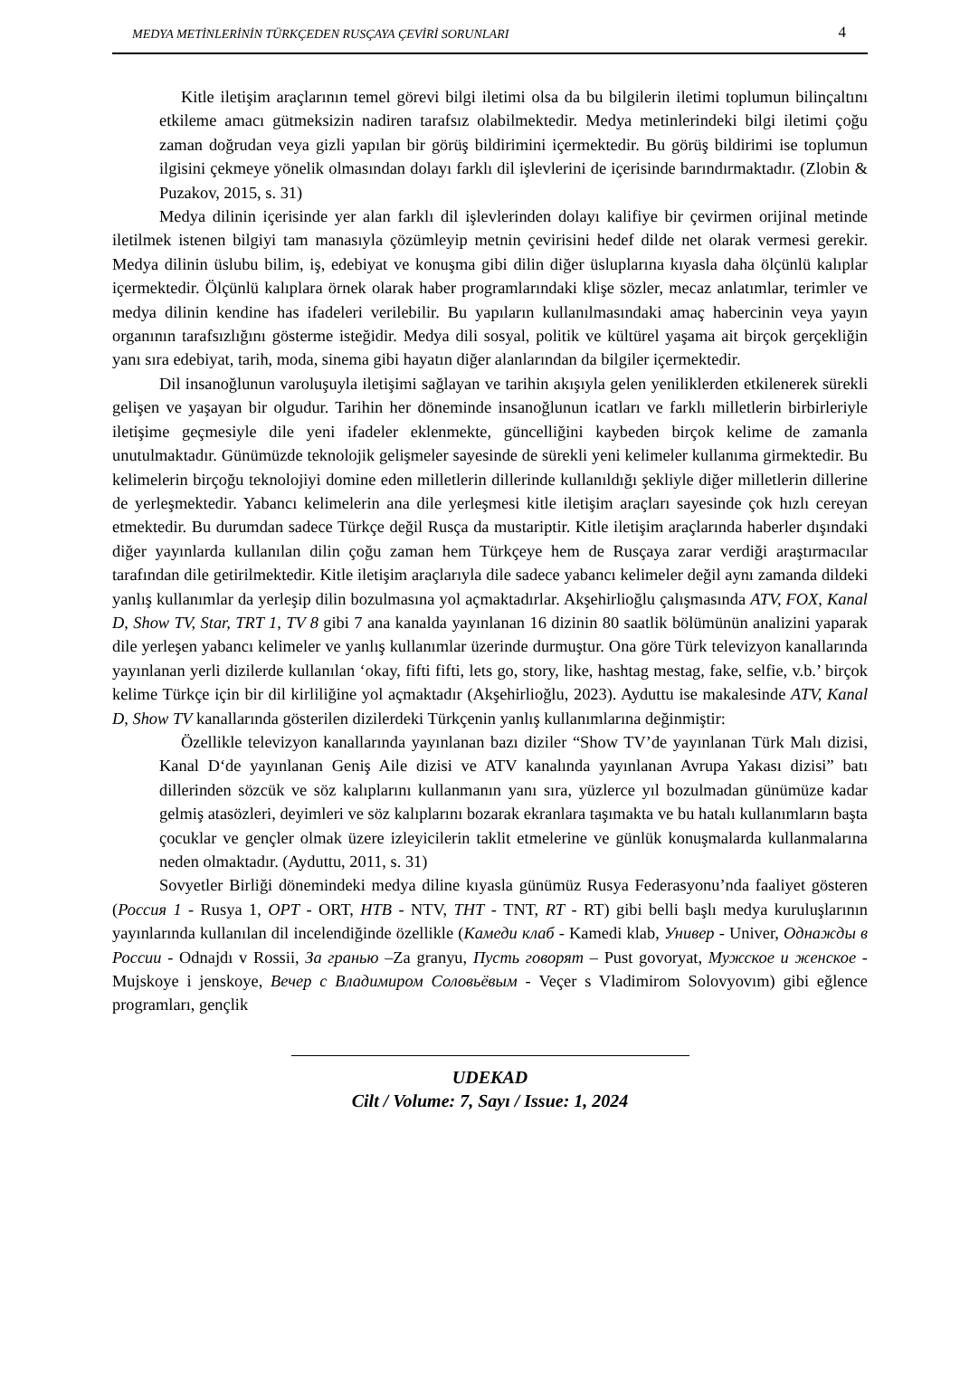MEDYA METİNLERİNİN TÜRKÇEDEN RUSÇAYA ÇEVİRİ SORUNLARI 4
Kitle iletişim araçlarının temel görevi bilgi iletimi olsa da bu bilgilerin iletimi toplumun bilinçaltını etkileme amacı gütmeksizin nadiren tarafsız olabilmektedir. Medya metinlerindeki bilgi iletimi çoğu zaman doğrudan veya gizli yapılan bir görüş bildirimini içermektedir. Bu görüş bildirimi ise toplumun ilgisini çekmeye yönelik olmasından dolayı farklı dil işlevlerini de içerisinde barındırmaktadır. (Zlobin & Puzakov, 2015, s. 31)
Medya dilinin içerisinde yer alan farklı dil işlevlerinden dolayı kalifiye bir çevirmen orijinal metinde iletilmek istenen bilgiyi tam manasıyla çözümleyip metnin çevirisini hedef dilde net olarak vermesi gerekir. Medya dilinin üslubu bilim, iş, edebiyat ve konuşma gibi dilin diğer üsluplarına kıyasla daha ölçünlü kalıplar içermektedir. Ölçünlü kalıplara örnek olarak haber programlarındaki klişe sözler, mecaz anlatımlar, terimler ve medya dilinin kendine has ifadeleri verilebilir. Bu yapıların kullanılmasındaki amaç habercinin veya yayın organının tarafsızlığını gösterme isteğidir. Medya dili sosyal, politik ve kültürel yaşama ait birçok gerçekliğin yanı sıra edebiyat, tarih, moda, sinema gibi hayatın diğer alanlarından da bilgiler içermektedir.
Dil insanoğlunun varoluşuyla iletişimi sağlayan ve tarihin akışıyla gelen yeniliklerden etkilenerek sürekli gelişen ve yaşayan bir olgudur. Tarihin her döneminde insanoğlunun icatları ve farklı milletlerin birbirleriyle iletişime geçmesiyle dile yeni ifadeler eklenmekte, güncelliğini kaybeden birçok kelime de zamanla unutulmaktadır. Günümüzde teknolojik gelişmeler sayesinde de sürekli yeni kelimeler kullanıma girmektedir. Bu kelimelerin birçoğu teknolojiyi domine eden milletlerin dillerinde kullanıldığı şekliyle diğer milletlerin dillerine de yerleşmektedir. Yabancı kelimelerin ana dile yerleşmesi kitle iletişim araçları sayesinde çok hızlı cereyan etmektedir. Bu durumdan sadece Türkçe değil Rusça da mustariptir. Kitle iletişim araçlarında haberler dışındaki diğer yayınlarda kullanılan dilin çoğu zaman hem Türkçeye hem de Rusçaya zarar verdiği araştırmacılar tarafından dile getirilmektedir. Kitle iletişim araçlarıyla dile sadece yabancı kelimeler değil aynı zamanda dildeki yanlış kullanımlar da yerleşip dilin bozulmasına yol açmaktadırlar. Akşehirlioğlu çalışmasında ATV, FOX, Kanal D, Show TV, Star, TRT 1, TV 8 gibi 7 ana kanalda yayınlanan 16 dizinin 80 saatlik bölümünün analizini yaparak dile yerleşen yabancı kelimeler ve yanlış kullanımlar üzerinde durmuştur. Ona göre Türk televizyon kanallarında yayınlanan yerli dizilerde kullanılan ‘okay, fifti fifti, lets go, story, like, hashtag mestag, fake, selfie, v.b.’ birçok kelime Türkçe için bir dil kirliliğine yol açmaktadır (Akşehirlioğlu, 2023). Ayduttu ise makalesinde ATV, Kanal D, Show TV kanallarında gösterilen dizilerdeki Türkçenin yanlış kullanımlarına değinmiştir:
Özellikle televizyon kanallarında yayınlanan bazı diziler “Show TV’de yayınlanan Türk Malı dizisi, Kanal D‘de yayınlanan Geniş Aile dizisi ve ATV kanalında yayınlanan Avrupa Yakası dizisi” batı dillerinden sözcük ve söz kalıplarını kullanmanın yanı sıra, yüzlerce yıl bozulmadan günümüze kadar gelmiş atasözleri, deyimleri ve söz kalıplarını bozarak ekranlara taşımakta ve bu hatalı kullanımların başta çocuklar ve gençler olmak üzere izleyicilerin taklit etmelerine ve günlük konuşmalarda kullanmalarına neden olmaktadır. (Ayduttu, 2011, s. 31)
Sovyetler Birliği dönemindeki medya diline kıyasla günümüz Rusya Federasyonu’nda faaliyet gösteren (Россия 1 - Rusya 1, ОРТ - ORT, НТВ - NTV, ТНТ - TNT, RT - RT) gibi belli başlı medya kuruluşlarının yayınlarında kullanılan dil incelendiğinde özellikle (Камеди клаб - Kamedi klab, Универ - Univer, Однажды в России - Odnajdı v Rossii, За гранью –Za granyu, Пусть говорят – Pust govoryat, Мужское и женское - Mujskoye i jenskoye, Вечер с Владимиром Соловьёвым - Veçer s Vladimirom Solovyovım) gibi eğlence programları, gençlik
UDEKAD
Cilt / Volume: 7, Sayı / Issue: 1, 2024